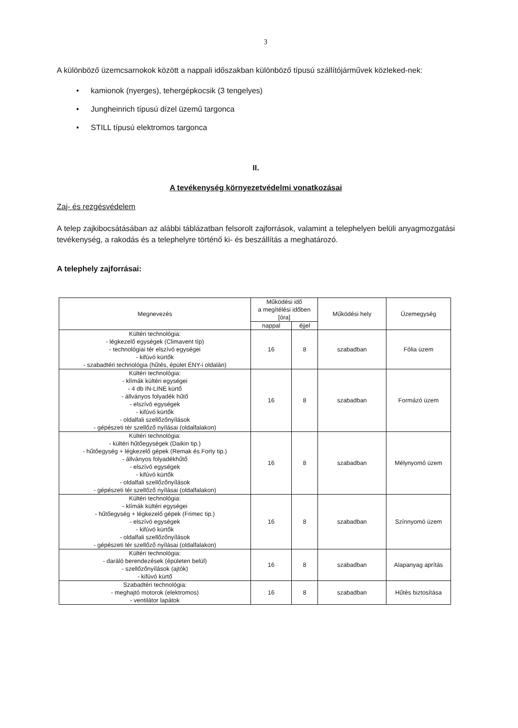3
A különböző üzemcsarnokok között a nappali időszakban különböző típusú szállítójárművek közleked-nek:
• kamionok (nyerges), tehergépkocsik (3 tengelyes)
• Jungheinrich típusú dízel üzemű targonca
• STILL típusú elektromos targonca
II.
A tevékenység környezetvédelmi vonatkozásai
Zaj- és rezgésvédelem
A telep zajkibocsátásában az alábbi táblázatban felsorolt zajforrások, valamint a telephelyen belüli anyagmozgatási tevékenység, a rakodás és a telephelyre történő ki- és beszállítás a meghatározó.
A telephely zajforrásai:
| Megnevezés | Működési idő a megítélési időben [óra] | | Működési hely | Üzemegység |
| --- | --- | --- | --- | --- |
| | nappal | éjjel | | |
| Kültéri technológia: - légkezelő egységek (Climavent típ) - technológiai tér elszívó egységei - kifúvó kürtők - szabadtéri technológia (hűtés, épület ÉNY-i oldalán) | 16 | 8 | szabadban | Fólia üzem |
| Kültéri technológia: - klímák kültéri egységei - 4 db IN-LINE kürtő - állványos folyadék hűtő - elszívó egységek - kifúvó kürtők - oldalfali szellőzőnyílások - gépészeti tér szellőző nyílásai (oldalfalakon) | 16 | 8 | szabadban | Formázó üzem |
| Kültéri technológia: - kültéri hűtőegységek (Daikin tip.) - hűtőegység + légkezelő gépek (Remak és Forty tip.) - állványos folyadékhűtő - elszívó egységek - kifúvó kürtők - oldalfali szellőzőnyílások - gépészeti tér szellőző nyílásai (oldalfalakon) | 16 | 8 | szabadban | Mélynyomó üzem |
| Kültéri technológia: - klímák kültéri egységei - hűtőegység + légkezelő gépek (Frimec tip.) - elszívó egységek - kifúvó kürtők - oldalfali szellőzőnyílások - gépészeti tér szellőző nyílásai (oldalfalakon) | 16 | 8 | szabadban | Színnyomó üzem |
| Kültéri technológia: - daráló berendezések (épületen belül) - szellőzőnyílások (ajtók) - kifúvó kürtő | 16 | 8 | szabadban | Alapanyag aprítás |
| Szabadtéri technológia: - meghajtó motorok (elektromos) - ventilátor lapátok | 16 | 8 | szabadban | Hűtés biztosítása |